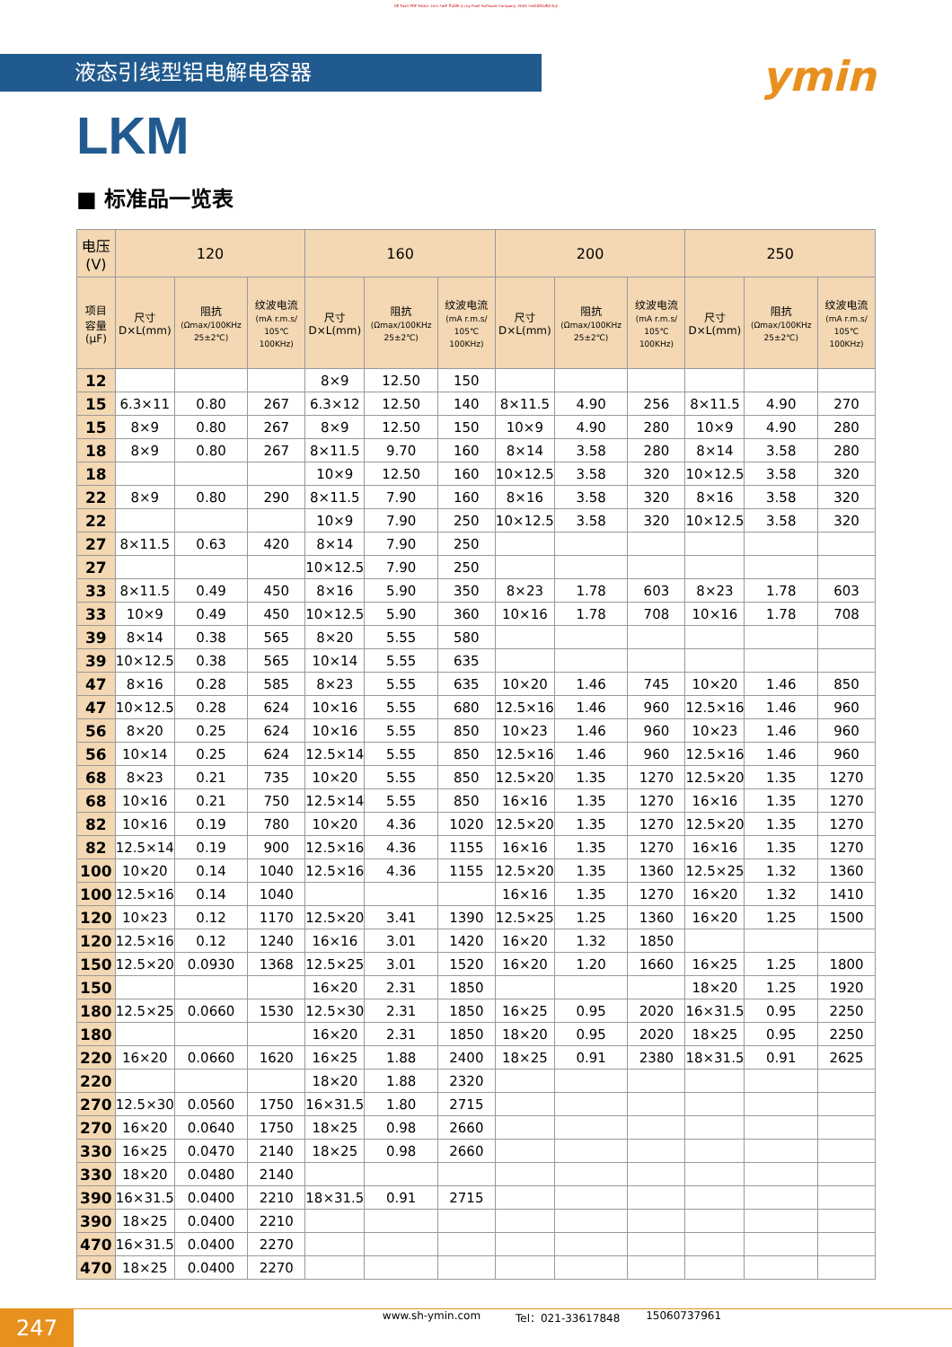ÓÉ Foxit PDF Editor ±à¼­ ªæÈ¨ËùÓÐ (c) by Foxit Software Company, 2004 ½öÓÃÓÚÆÀ¹À¡£
液态引线型铝电解电容器
ymin
LKM
■ 标准品一览表
| 电压(V) | 120 | | | 160 | | | 200 | | | 250 | | |
| --- | --- | --- | --- | --- | --- | --- | --- | --- | --- | --- | --- | --- |
| 项目 容量 (μF) | 尺寸 D×L(mm) | 阻抗 (Ωmax/100KHz 25±2℃) | 纹波电流 (mA r.m.s/ 105℃ 100KHz) | 尺寸 D×L(mm) | 阻抗 (Ωmax/100KHz 25±2℃) | 纹波电流 (mA r.m.s/ 105℃ 100KHz) | 尺寸 D×L(mm) | 阻抗 (Ωmax/100KHz 25±2℃) | 纹波电流 (mA r.m.s/ 105℃ 100KHz) | 尺寸 D×L(mm) | 阻抗 (Ωmax/100KHz 25±2℃) | 纹波电流 (mA r.m.s/ 105℃ 100KHz) |
| 12 | | | | 8×9 | 12.50 | 150 | | | | | | |
| 15 | 6.3×11 | 0.80 | 267 | 6.3×12 | 12.50 | 140 | 8×11.5 | 4.90 | 256 | 8×11.5 | 4.90 | 270 |
| 15 | 8×9 | 0.80 | 267 | 8×9 | 12.50 | 150 | 10×9 | 4.90 | 280 | 10×9 | 4.90 | 280 |
| 18 | 8×9 | 0.80 | 267 | 8×11.5 | 9.70 | 160 | 8×14 | 3.58 | 280 | 8×14 | 3.58 | 280 |
| 18 | | | | 10×9 | 12.50 | 160 | 10×12.5 | 3.58 | 320 | 10×12.5 | 3.58 | 320 |
| 22 | 8×9 | 0.80 | 290 | 8×11.5 | 7.90 | 160 | 8×16 | 3.58 | 320 | 8×16 | 3.58 | 320 |
| 22 | | | | 10×9 | 7.90 | 250 | 10×12.5 | 3.58 | 320 | 10×12.5 | 3.58 | 320 |
| 27 | 8×11.5 | 0.63 | 420 | 8×14 | 7.90 | 250 | | | | | | |
| 27 | | | | 10×12.5 | 7.90 | 250 | | | | | | |
| 33 | 8×11.5 | 0.49 | 450 | 8×16 | 5.90 | 350 | 8×23 | 1.78 | 603 | 8×23 | 1.78 | 603 |
| 33 | 10×9 | 0.49 | 450 | 10×12.5 | 5.90 | 360 | 10×16 | 1.78 | 708 | 10×16 | 1.78 | 708 |
| 39 | 8×14 | 0.38 | 565 | 8×20 | 5.55 | 580 | | | | | | |
| 39 | 10×12.5 | 0.38 | 565 | 10×14 | 5.55 | 635 | | | | | | |
| 47 | 8×16 | 0.28 | 585 | 8×23 | 5.55 | 635 | 10×20 | 1.46 | 745 | 10×20 | 1.46 | 850 |
| 47 | 10×12.5 | 0.28 | 624 | 10×16 | 5.55 | 680 | 12.5×16 | 1.46 | 960 | 12.5×16 | 1.46 | 960 |
| 56 | 8×20 | 0.25 | 624 | 10×16 | 5.55 | 850 | 10×23 | 1.46 | 960 | 10×23 | 1.46 | 960 |
| 56 | 10×14 | 0.25 | 624 | 12.5×14 | 5.55 | 850 | 12.5×16 | 1.46 | 960 | 12.5×16 | 1.46 | 960 |
| 68 | 8×23 | 0.21 | 735 | 10×20 | 5.55 | 850 | 12.5×20 | 1.35 | 1270 | 12.5×20 | 1.35 | 1270 |
| 68 | 10×16 | 0.21 | 750 | 12.5×14 | 5.55 | 850 | 16×16 | 1.35 | 1270 | 16×16 | 1.35 | 1270 |
| 82 | 10×16 | 0.19 | 780 | 10×20 | 4.36 | 1020 | 12.5×20 | 1.35 | 1270 | 12.5×20 | 1.35 | 1270 |
| 82 | 12.5×14 | 0.19 | 900 | 12.5×16 | 4.36 | 1155 | 16×16 | 1.35 | 1270 | 16×16 | 1.35 | 1270 |
| 100 | 10×20 | 0.14 | 1040 | 12.5×16 | 4.36 | 1155 | 12.5×20 | 1.35 | 1360 | 12.5×25 | 1.32 | 1360 |
| 100 | 12.5×16 | 0.14 | 1040 | | | | 16×16 | 1.35 | 1270 | 16×20 | 1.32 | 1410 |
| 120 | 10×23 | 0.12 | 1170 | 12.5×20 | 3.41 | 1390 | 12.5×25 | 1.25 | 1360 | 16×20 | 1.25 | 1500 |
| 120 | 12.5×16 | 0.12 | 1240 | 16×16 | 3.01 | 1420 | 16×20 | 1.32 | 1850 | | | |
| 150 | 12.5×20 | 0.0930 | 1368 | 12.5×25 | 3.01 | 1520 | 16×20 | 1.20 | 1660 | 16×25 | 1.25 | 1800 |
| 150 | | | | 16×20 | 2.31 | 1850 | | | | 18×20 | 1.25 | 1920 |
| 180 | 12.5×25 | 0.0660 | 1530 | 12.5×30 | 2.31 | 1850 | 16×25 | 0.95 | 2020 | 16×31.5 | 0.95 | 2250 |
| 180 | | | | 16×20 | 2.31 | 1850 | 18×20 | 0.95 | 2020 | 18×25 | 0.95 | 2250 |
| 220 | 16×20 | 0.0660 | 1620 | 16×25 | 1.88 | 2400 | 18×25 | 0.91 | 2380 | 18×31.5 | 0.91 | 2625 |
| 220 | | | | 18×20 | 1.88 | 2320 | | | | | | |
| 270 | 12.5×30 | 0.0560 | 1750 | 16×31.5 | 1.80 | 2715 | | | | | | |
| 270 | 16×20 | 0.0640 | 1750 | 18×25 | 0.98 | 2660 | | | | | | |
| 330 | 16×25 | 0.0470 | 2140 | 18×25 | 0.98 | 2660 | | | | | | |
| 330 | 18×20 | 0.0480 | 2140 | | | | | | | | | |
| 390 | 16×31.5 | 0.0400 | 2210 | 18×31.5 | 0.91 | 2715 | | | | | | |
| 390 | 18×25 | 0.0400 | 2210 | | | | | | | | | |
| 470 | 16×31.5 | 0.0400 | 2270 | | | | | | | | | |
| 470 | 18×25 | 0.0400 | 2270 | | | | | | | | | |
247 www.sh-ymin.com Tel：021-33617848 15060737961